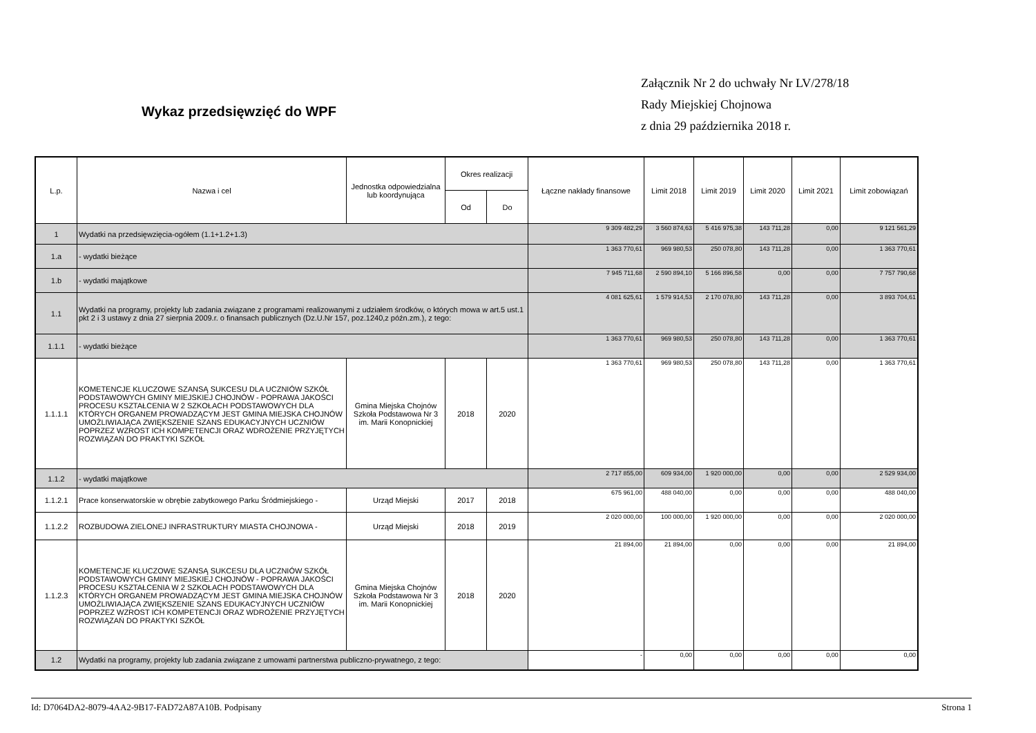Załącznik Nr 2 do uchwały Nr LV/278/18
Rady Miejskiej Chojnowa
z dnia 29 października 2018 r.
Wykaz przedsięwzięć do WPF
| L.p. | Nazwa i cel | Jednostka odpowiedzialna lub koordynująca | Okres realizacji | | Łączne nakłady finansowe | Limit 2018 | Limit 2019 | Limit 2020 | Limit 2021 | Limit zobowiązań |
| --- | --- | --- | --- | --- | --- | --- | --- | --- | --- | --- |
| | | | Od | Do | | | | | | |
| 1 | Wydatki na przedsięwzięcia-ogółem (1.1+1.2+1.3) | | | | 9 309 482,29 | 3 560 874,63 | 5 416 975,38 | 143 711,28 | 0,00 | 9 121 561,29 |
| 1.a | - wydatki bieżące | | | | 1 363 770,61 | 969 980,53 | 250 078,80 | 143 711,28 | 0,00 | 1 363 770,61 |
| 1.b | - wydatki majątkowe | | | | 7 945 711,68 | 2 590 894,10 | 5 166 896,58 | 0,00 | 0,00 | 7 757 790,68 |
| 1.1 | Wydatki na programy, projekty lub zadania związane z programami realizowanymi z udziałem środków, o których mowa w art.5 ust.1 pkt 2 i 3 ustawy z dnia 27 sierpnia 2009.r. o finansach publicznych (Dz.U.Nr 157, poz.1240,z późn.zm.), z tego: | | | | 4 081 625,61 | 1 579 914,53 | 2 170 078,80 | 143 711,28 | 0,00 | 3 893 704,61 |
| 1.1.1 | - wydatki bieżące | | | | 1 363 770,61 | 969 980,53 | 250 078,80 | 143 711,28 | 0,00 | 1 363 770,61 |
| 1.1.1.1 | KOMETENCJE KLUCZOWE SZANSĄ SUKCESU DLA UCZNIÓW SZKÓŁ PODSTAWOWYCH GMINY MIEJSKIEJ CHOJNÓW - POPRAWA JAKOŚCI PROCESU KSZTAŁCENIA W 2 SZKOŁACH PODSTAWOWYCH DLA KTÓRYCH ORGANEM PROWADZĄCYM JEST GMINA MIEJSKA CHOJNÓW UMOŻLIWIAJĄCA ZWIĘKSZENIE SZANS EDUKACYJNYCH UCZNIÓW POPRZEZ WZROST ICH KOMPETENCJI ORAZ WDROŻENIE PRZYJĘTYCH ROZWIĄZAŃ DO PRAKTYKI SZKÓŁ | Gmina Miejska Chojnów Szkoła Podstawowa Nr 3 im. Marii Konopnickiej | 2018 | 2020 | 1 363 770,61 | 969 980,53 | 250 078,80 | 143 711,28 | 0,00 | 1 363 770,61 |
| 1.1.2 | - wydatki majątkowe | | | | 2 717 855,00 | 609 934,00 | 1 920 000,00 | 0,00 | 0,00 | 2 529 934,00 |
| 1.1.2.1 | Prace konserwatorskie w obrębie zabytkowego Parku Śródmiejskiego - | Urząd Miejski | 2017 | 2018 | 675 961,00 | 488 040,00 | 0,00 | 0,00 | 0,00 | 488 040,00 |
| 1.1.2.2 | ROZBUDOWA ZIELONEJ INFRASTRUKTURY MIASTA CHOJNOWA - | Urząd Miejski | 2018 | 2019 | 2 020 000,00 | 100 000,00 | 1 920 000,00 | 0,00 | 0,00 | 2 020 000,00 |
| 1.1.2.3 | KOMETENCJE KLUCZOWE SZANSĄ SUKCESU DLA UCZNIÓW SZKÓŁ PODSTAWOWYCH GMINY MIEJSKIEJ CHOJNÓW - POPRAWA JAKOŚCI PROCESU KSZTAŁCENIA W 2 SZKOŁACH PODSTAWOWYCH DLA KTÓRYCH ORGANEM PROWADZĄCYM JEST GMINA MIEJSKA CHOJNÓW UMOŻLIWIAJĄCA ZWIĘKSZENIE SZANS EDUKACYJNYCH UCZNIÓW POPRZEZ WZROST ICH KOMPETENCJI ORAZ WDROŻENIE PRZYJĘTYCH ROZWIĄZAŃ DO PRAKTYKI SZKÓŁ | Gmina Miejska Chojnów Szkoła Podstawowa Nr 3 im. Marii Konopnickiej | 2018 | 2020 | 21 894,00 | 21 894,00 | 0,00 | 0,00 | 0,00 | 21 894,00 |
| 1.2 | Wydatki na programy, projekty lub zadania związane z umowami partnerstwa publiczno-prywatnego, z tego: | | | | - | 0,00 | 0,00 | 0,00 | 0,00 | 0,00 |
Id: D7064DA2-8079-4AA2-9B17-FAD72A87A10B. Podpisany Strona 1